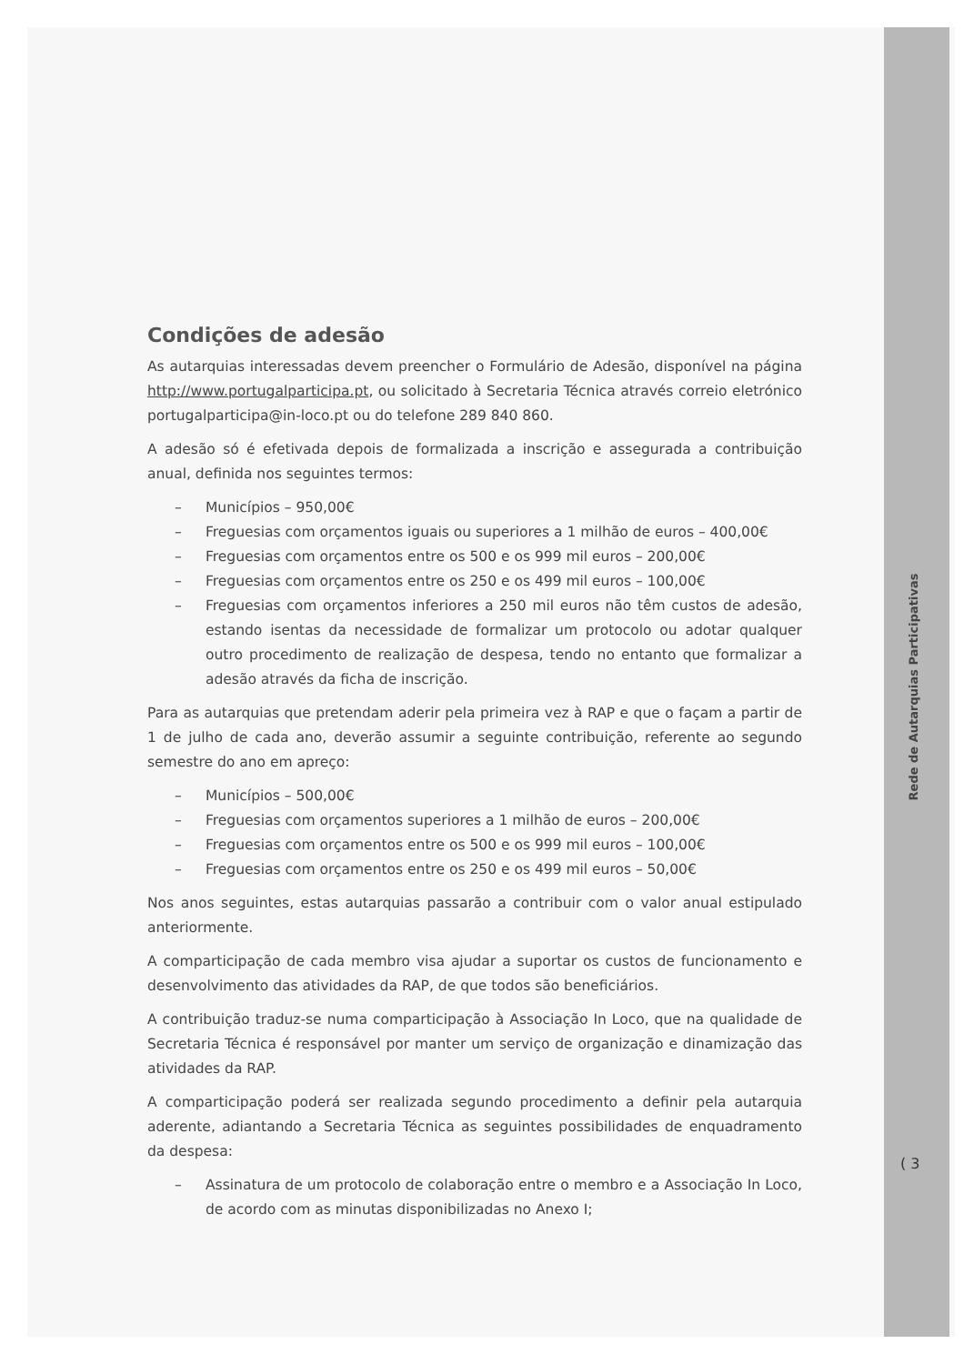Condições de adesão
As autarquias interessadas devem preencher o Formulário de Adesão, disponível na página http://www.portugalparticipa.pt, ou solicitado à Secretaria Técnica através correio eletrónico portugalparticipa@in-loco.pt ou do telefone 289 840 860.
A adesão só é efetivada depois de formalizada a inscrição e assegurada a contribuição anual, definida nos seguintes termos:
– Municípios – 950,00€
– Freguesias com orçamentos iguais ou superiores a 1 milhão de euros – 400,00€
– Freguesias com orçamentos entre os 500 e os 999 mil euros – 200,00€
– Freguesias com orçamentos entre os 250 e os 499 mil euros – 100,00€
– Freguesias com orçamentos inferiores a 250 mil euros não têm custos de adesão, estando isentas da necessidade de formalizar um protocolo ou adotar qualquer outro procedimento de realização de despesa, tendo no entanto que formalizar a adesão através da ficha de inscrição.
Para as autarquias que pretendam aderir pela primeira vez à RAP e que o façam a partir de 1 de julho de cada ano, deverão assumir a seguinte contribuição, referente ao segundo semestre do ano em apreço:
– Municípios – 500,00€
– Freguesias com orçamentos superiores a 1 milhão de euros – 200,00€
– Freguesias com orçamentos entre os 500 e os 999 mil euros – 100,00€
– Freguesias com orçamentos entre os 250 e os 499 mil euros – 50,00€
Nos anos seguintes, estas autarquias passarão a contribuir com o valor anual estipulado anteriormente.
A comparticipação de cada membro visa ajudar a suportar os custos de funcionamento e desenvolvimento das atividades da RAP, de que todos são beneficiários.
A contribuição traduz-se numa comparticipação à Associação In Loco, que na qualidade de Secretaria Técnica é responsável por manter um serviço de organização e dinamização das atividades da RAP.
A comparticipação poderá ser realizada segundo procedimento a definir pela autarquia aderente, adiantando a Secretaria Técnica as seguintes possibilidades de enquadramento da despesa:
– Assinatura de um protocolo de colaboração entre o membro e a Associação In Loco, de acordo com as minutas disponibilizadas no Anexo I;
Rede de Autarquias Participativas
( 3